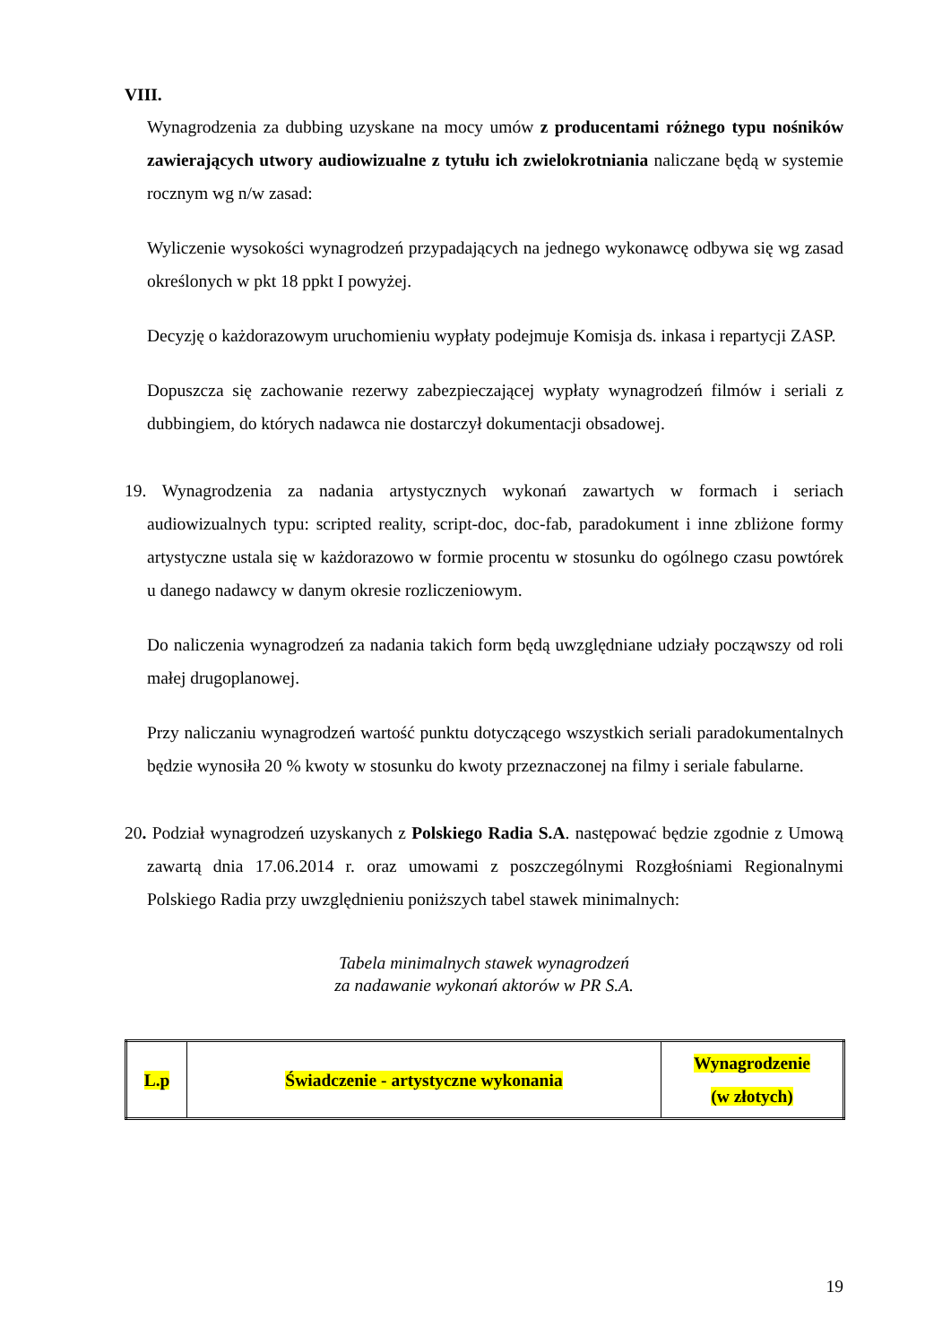VIII.
Wynagrodzenia za dubbing uzyskane na mocy umów z producentami różnego typu nośników zawierających utwory audiowizualne z tytułu ich zwielokrotniania naliczane będą w systemie rocznym wg n/w zasad:
Wyliczenie wysokości wynagrodzeń przypadających na jednego wykonawcę odbywa się wg zasad określonych w pkt 18 ppkt I powyżej.
Decyzję o każdorazowym uruchomieniu wypłaty podejmuje Komisja ds. inkasa i repartycji ZASP.
Dopuszcza się zachowanie rezerwy zabezpieczającej wypłaty wynagrodzeń filmów i seriali z dubbingiem, do których nadawca nie dostarczył dokumentacji obsadowej.
19. Wynagrodzenia za nadania artystycznych wykonań zawartych w formach i seriach audiowizualnych typu: scripted reality, script-doc, doc-fab, paradokument i inne zbliżone formy artystyczne ustala się w każdorazowo w formie procentu w stosunku do ogólnego czasu powtórek u danego nadawcy w danym okresie rozliczeniowym.
Do naliczenia wynagrodzeń za nadania takich form będą uwzględniane udziały począwszy od roli małej drugoplanowej.
Przy naliczaniu wynagrodzeń wartość punktu dotyczącego wszystkich seriali paradokumentalnych będzie wynosiła 20 % kwoty w stosunku do kwoty przeznaczonej na filmy i seriale fabularne.
20. Podział wynagrodzeń uzyskanych z Polskiego Radia S.A. następować będzie zgodnie z Umową zawartą dnia 17.06.2014 r. oraz umowami z poszczególnymi Rozgłośniami Regionalnymi Polskiego Radia przy uwzględnieniu poniższych tabel stawek minimalnych:
Tabela minimalnych stawek wynagrodzeń
za nadawanie wykonań aktorów w PR S.A.
| L.p | Świadczenie - artystyczne wykonania | Wynagrodzenie (w złotych) |
19